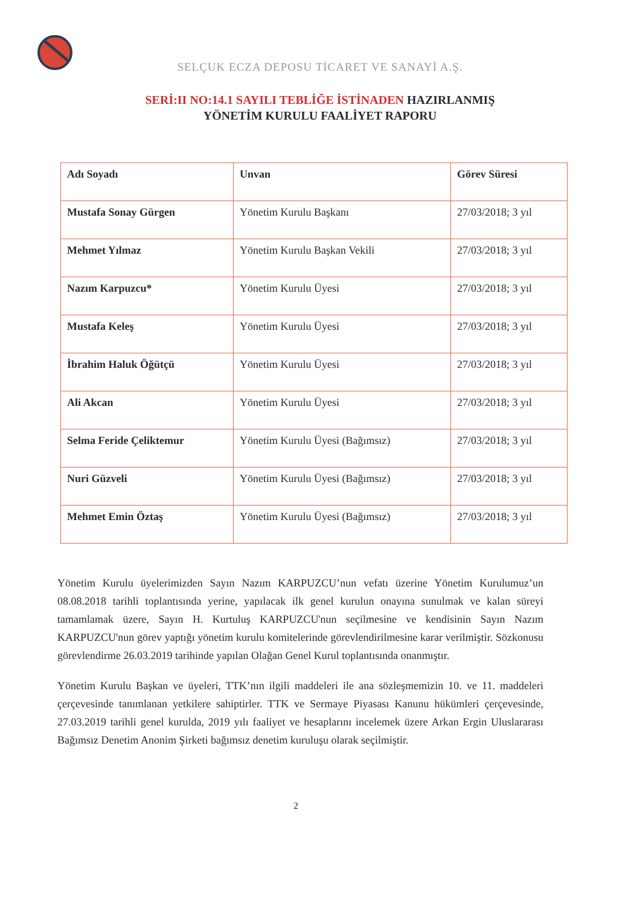SELÇUK ECZA DEPOSU TİCARET VE SANAYİ A.Ş.
SERİ:II NO:14.1 SAYILI TEBLİĞE İSTİNADEN HAZIRLANMIŞ
YÖNETİM KURULU FAALİYET RAPORU
| Adı Soyadı | Unvan | Görev Süresi |
| --- | --- | --- |
| Mustafa Sonay Gürgen | Yönetim Kurulu Başkanı | 27/03/2018; 3 yıl |
| Mehmet Yılmaz | Yönetim Kurulu Başkan Vekili | 27/03/2018; 3 yıl |
| Nazım Karpuzcu* | Yönetim Kurulu Üyesi | 27/03/2018; 3 yıl |
| Mustafa Keleş | Yönetim Kurulu Üyesi | 27/03/2018; 3 yıl |
| İbrahim Haluk Öğütçü | Yönetim Kurulu Üyesi | 27/03/2018; 3 yıl |
| Ali Akcan | Yönetim Kurulu Üyesi | 27/03/2018; 3 yıl |
| Selma Feride Çeliktemur | Yönetim Kurulu Üyesi (Bağımsız) | 27/03/2018; 3 yıl |
| Nuri Güzveli | Yönetim Kurulu Üyesi (Bağımsız) | 27/03/2018; 3 yıl |
| Mehmet Emin Öztaş | Yönetim Kurulu Üyesi (Bağımsız) | 27/03/2018; 3 yıl |
Yönetim Kurulu üyelerimizden Sayın Nazım KARPUZCU’nun vefatı üzerine Yönetim Kurulumuz’un 08.08.2018 tarihli toplantısında yerine, yapılacak ilk genel kurulun onayına sunulmak ve kalan süreyi tamamlamak üzere, Sayın H. Kurtuluş KARPUZCU'nun seçilmesine ve kendisinin Sayın Nazım KARPUZCU'nun görev yaptığı yönetim kurulu komitelerinde görevlendirilmesine karar verilmiştir. Sözkonusu görevlendirme 26.03.2019 tarihinde yapılan Olağan Genel Kurul toplantısında onanmıştır.
Yönetim Kurulu Başkan ve üyeleri, TTK’nın ilgili maddeleri ile ana sözleşmemizin 10. ve 11. maddeleri çerçevesinde tanımlanan yetkilere sahiptirler. TTK ve Sermaye Piyasası Kanunu hükümleri çerçevesinde, 27.03.2019 tarihli genel kurulda, 2019 yılı faaliyet ve hesaplarını incelemek üzere Arkan Ergin Uluslararası Bağımsız Denetim Anonim Şirketi bağımsız denetim kuruluşu olarak seçilmiştir.
2